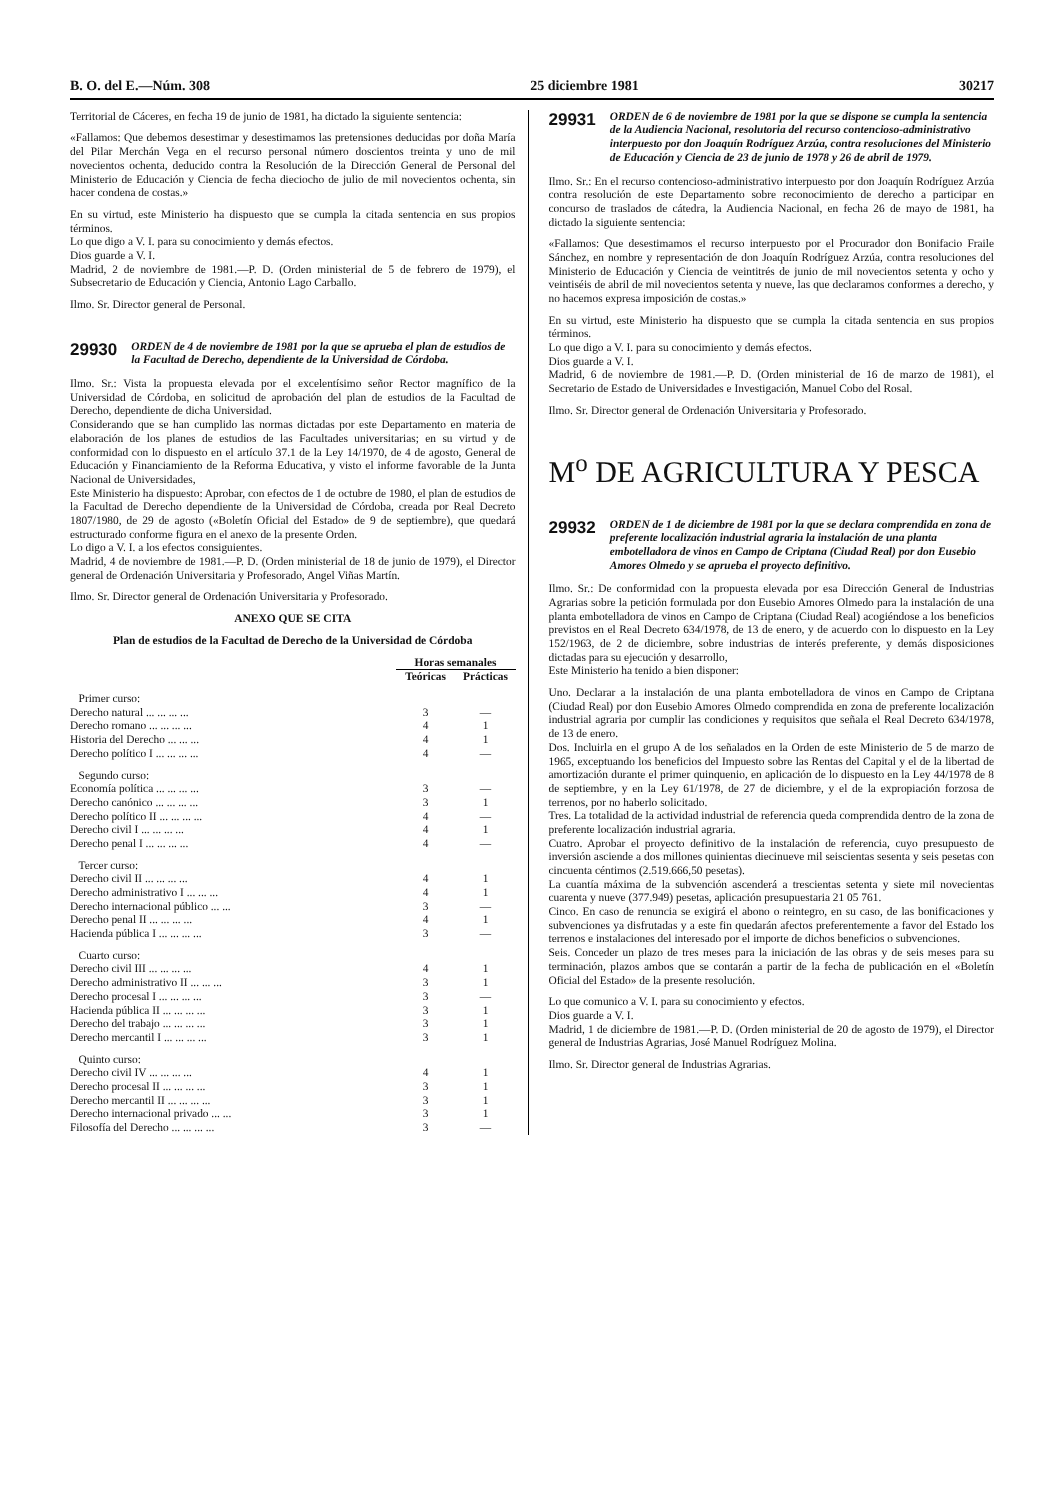B. O. del E.—Núm. 308 25 diciembre 1981 30217
Territorial de Cáceres, en fecha 19 de junio de 1981, ha dictado la siguiente sentencia:
«Fallamos: Que debemos desestimar y desestimamos las pretensiones deducidas por doña María del Pilar Merchán Vega en el recurso personal número doscientos treinta y uno de mil novecientos ochenta, deducido contra la Resolución de la Dirección General de Personal del Ministerio de Educación y Ciencia de fecha dieciocho de julio de mil novecientos ochenta, sin hacer condena de costas.»
En su virtud, este Ministerio ha dispuesto que se cumpla la citada sentencia en sus propios términos.
Lo que digo a V. I. para su conocimiento y demás efectos.
Dios guarde a V. I.
Madrid, 2 de noviembre de 1981.—P. D. (Orden ministerial de 5 de febrero de 1979), el Subsecretario de Educación y Ciencia, Antonio Lago Carballo.
Ilmo. Sr. Director general de Personal.
29930 ORDEN de 4 de noviembre de 1981 por la que se aprueba el plan de estudios de la Facultad de Derecho, dependiente de la Universidad de Córdoba.
Ilmo. Sr.: Vista la propuesta elevada por el excelentísimo señor Rector magnífico de la Universidad de Córdoba, en solicitud de aprobación del plan de estudios de la Facultad de Derecho, dependiente de dicha Universidad.
Considerando que se han cumplido las normas dictadas por este Departamento en materia de elaboración de los planes de estudios de las Facultades universitarias; en su virtud y de conformidad con lo dispuesto en el artículo 37.1 de la Ley 14/1970, de 4 de agosto, General de Educación y Financiamiento de la Reforma Educativa, y visto el informe favorable de la Junta Nacional de Universidades,
Este Ministerio ha dispuesto: Aprobar, con efectos de 1 de octubre de 1980, el plan de estudios de la Facultad de Derecho dependiente de la Universidad de Córdoba, creada por Real Decreto 1807/1980, de 29 de agosto («Boletín Oficial del Estado» de 9 de septiembre), que quedará estructurado conforme figura en el anexo de la presente Orden.
Lo digo a V. I. a los efectos consiguientes.
Madrid, 4 de noviembre de 1981.—P. D. (Orden ministerial de 18 de junio de 1979), el Director general de Ordenación Universitaria y Profesorado, Angel Viñas Martín.
Ilmo. Sr. Director general de Ordenación Universitaria y Profesorado.
ANEXO QUE SE CITA
Plan de estudios de la Facultad de Derecho de la Universidad de Córdoba
| | Horas semanales | |
| --- | --- | --- |
| | Teóricas | Prácticas |
| Primer curso: | | |
| Derecho natural ... ... ... ... | 3 | — |
| Derecho romano ... ... ... ... | 4 | 1 |
| Historia del Derecho ... ... ... | 4 | 1 |
| Derecho político I ... ... ... ... | 4 | — |
| Segundo curso: | | |
| Economía política ... ... ... ... | 3 | — |
| Derecho canónico ... ... ... ... | 3 | 1 |
| Derecho político II ... ... ... ... | 4 | — |
| Derecho civil I ... ... ... ... | 4 | 1 |
| Derecho penal I ... ... ... ... | 4 | — |
| Tercer curso: | | |
| Derecho civil II ... ... ... ... | 4 | 1 |
| Derecho administrativo I ... ... ... | 4 | 1 |
| Derecho internacional público ... ... | 3 | — |
| Derecho penal II ... ... ... ... | 4 | 1 |
| Hacienda pública I ... ... ... ... | 3 | — |
| Cuarto curso: | | |
| Derecho civil III ... ... ... ... | 4 | 1 |
| Derecho administrativo II ... ... ... | 3 | 1 |
| Derecho procesal I ... ... ... ... | 3 | — |
| Hacienda pública II ... ... ... ... | 3 | 1 |
| Derecho del trabajo ... ... ... ... | 3 | 1 |
| Derecho mercantil I ... ... ... ... | 3 | 1 |
| Quinto curso: | | |
| Derecho civil IV ... ... ... ... | 4 | 1 |
| Derecho procesal II ... ... ... ... | 3 | 1 |
| Derecho mercantil II ... ... ... ... | 3 | 1 |
| Derecho internacional privado ... ... | 3 | 1 |
| Filosofía del Derecho ... ... ... ... | 3 | — |
29931 ORDEN de 6 de noviembre de 1981 por la que se dispone se cumpla la sentencia de la Audiencia Nacional, resolutoria del recurso contencioso-administrativo interpuesto por don Joaquín Rodríguez Arzúa, contra resoluciones del Ministerio de Educación y Ciencia de 23 de junio de 1978 y 26 de abril de 1979.
Ilmo. Sr.: En el recurso contencioso-administrativo interpuesto por don Joaquín Rodríguez Arzúa contra resolución de este Departamento sobre reconocimiento de derecho a participar en concurso de traslados de cátedra, la Audiencia Nacional, en fecha 26 de mayo de 1981, ha dictado la siguiente sentencia:
«Fallamos: Que desestimamos el recurso interpuesto por el Procurador don Bonifacio Fraile Sánchez, en nombre y representación de don Joaquín Rodríguez Arzúa, contra resoluciones del Ministerio de Educación y Ciencia de veintitrés de junio de mil novecientos setenta y ocho y veintiséis de abril de mil novecientos setenta y nueve, las que declaramos conformes a derecho, y no hacemos expresa imposición de costas.»
En su virtud, este Ministerio ha dispuesto que se cumpla la citada sentencia en sus propios términos.
Lo que digo a V. I. para su conocimiento y demás efectos.
Dios guarde a V. I.
Madrid, 6 de noviembre de 1981.—P. D. (Orden ministerial de 16 de marzo de 1981), el Secretario de Estado de Universidades e Investigación, Manuel Cobo del Rosal.
Ilmo. Sr. Director general de Ordenación Universitaria y Profesorado.
M<sup>o</sup> DE AGRICULTURA Y PESCA
29932 ORDEN de 1 de diciembre de 1981 por la que se declara comprendida en zona de preferente localización industrial agraria la instalación de una planta embotelladora de vinos en Campo de Criptana (Ciudad Real) por don Eusebio Amores Olmedo y se aprueba el proyecto definitivo.
Ilmo. Sr.: De conformidad con la propuesta elevada por esa Dirección General de Industrias Agrarias sobre la petición formulada por don Eusebio Amores Olmedo para la instalación de una planta embotelladora de vinos en Campo de Criptana (Ciudad Real) acogiéndose a los beneficios previstos en el Real Decreto 634/1978, de 13 de enero, y de acuerdo con lo dispuesto en la Ley 152/1963, de 2 de diciembre, sobre industrias de interés preferente, y demás disposiciones dictadas para su ejecución y desarrollo,
Este Ministerio ha tenido a bien disponer:
Uno. Declarar a la instalación de una planta embotelladora de vinos en Campo de Criptana (Ciudad Real) por don Eusebio Amores Olmedo comprendida en zona de preferente localización industrial agraria por cumplir las condiciones y requisitos que señala el Real Decreto 634/1978, de 13 de enero.
Dos. Incluirla en el grupo A de los señalados en la Orden de este Ministerio de 5 de marzo de 1965, exceptuando los beneficios del Impuesto sobre las Rentas del Capital y el de la libertad de amortización durante el primer quinquenio, en aplicación de lo dispuesto en la Ley 44/1978 de 8 de septiembre, y en la Ley 61/1978, de 27 de diciembre, y el de la expropiación forzosa de terrenos, por no haberlo solicitado.
Tres. La totalidad de la actividad industrial de referencia queda comprendida dentro de la zona de preferente localización industrial agraria.
Cuatro. Aprobar el proyecto definitivo de la instalación de referencia, cuyo presupuesto de inversión asciende a dos millones quinientas diecinueve mil seiscientas sesenta y seis pesetas con cincuenta céntimos (2.519.666,50 pesetas).
La cuantía máxima de la subvención ascenderá a trescientas setenta y siete mil novecientas cuarenta y nueve (377.949) pesetas, aplicación presupuestaria 21 05 761.
Cinco. En caso de renuncia se exigirá el abono o reintegro, en su caso, de las bonificaciones y subvenciones ya disfrutadas y a este fin quedarán afectos preferentemente a favor del Estado los terrenos e instalaciones del interesado por el importe de dichos beneficios o subvenciones.
Seis. Conceder un plazo de tres meses para la iniciación de las obras y de seis meses para su terminación, plazos ambos que se contarán a partir de la fecha de publicación en el «Boletín Oficial del Estado» de la presente resolución.
Lo que comunico a V. I. para su conocimiento y efectos.
Dios guarde a V. I.
Madrid, 1 de diciembre de 1981.—P. D. (Orden ministerial de 20 de agosto de 1979), el Director general de Industrias Agrarias, José Manuel Rodríguez Molina.
Ilmo. Sr. Director general de Industrias Agrarias.